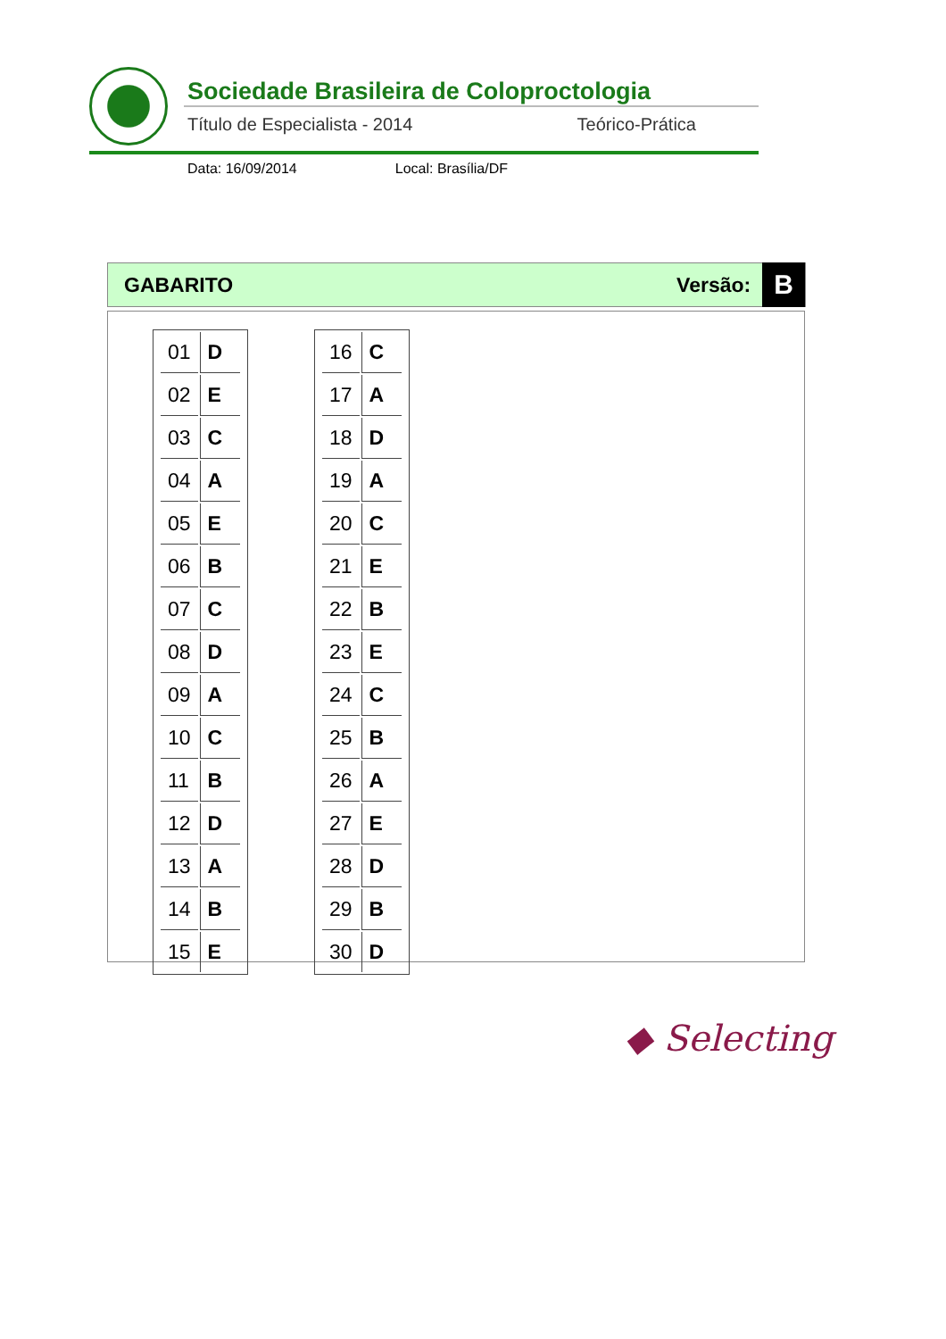Sociedade Brasileira de Coloproctologia
Título de Especialista - 2014 Teórico-Prática
Data: 16/09/2014 Local: Brasília/DF
GABARITO Versão: B
| 01 | D |
| 02 | E |
| 03 | C |
| 04 | A |
| 05 | E |
| 06 | B |
| 07 | C |
| 08 | D |
| 09 | A |
| 10 | C |
| 11 | B |
| 12 | D |
| 13 | A |
| 14 | B |
| 15 | E |
| 16 | C |
| 17 | A |
| 18 | D |
| 19 | A |
| 20 | C |
| 21 | E |
| 22 | B |
| 23 | E |
| 24 | C |
| 25 | B |
| 26 | A |
| 27 | E |
| 28 | D |
| 29 | B |
| 30 | D |
◆ Selecting